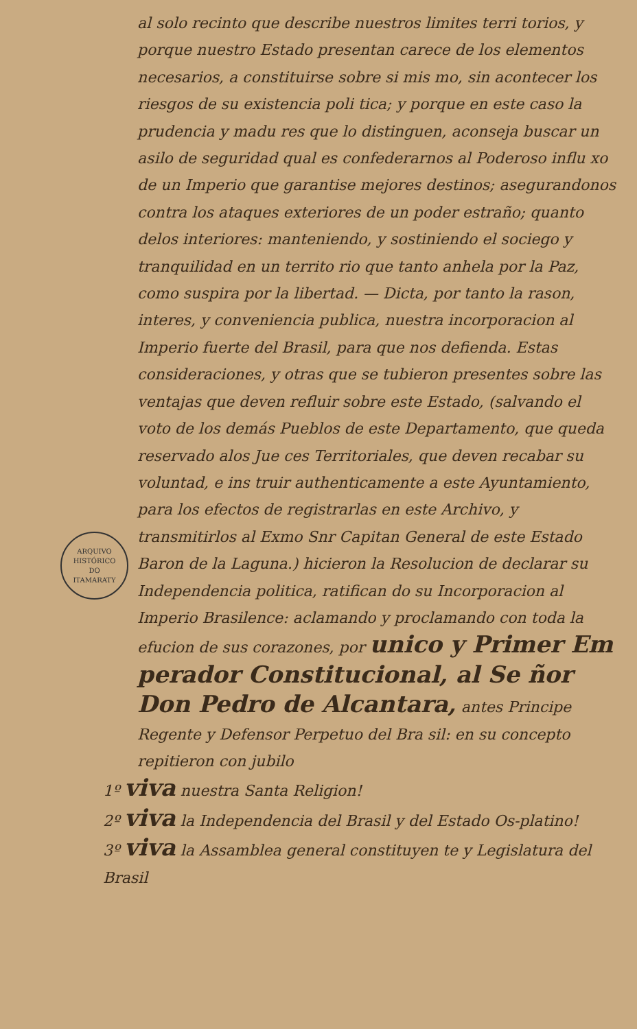al solo recinto que describe nuestros limites terri torios, y porque nuestro Estado presentan carece de los elementos necesarios, a constituirse sobre si mis mo, sin acontecer los riesgos de su existencia poli tica; y porque en este caso la prudencia y madu res que lo distinguen, aconseja buscar un asilo de seguridad qual es confederarnos al Poderoso influ xo de un Imperio que garantise mejores destinos; asegurandonos contra los ataques exteriores de un poder estraño; quanto delos interiores: manteniendo, y sostiniendo el sociego y tranquilidad en un territo rio que tanto anhela por la Paz, como suspira por la libertad. — Dicta, por tanto la rason, interes, y conveniencia publica, nuestra incorporacion al Imperio fuerte del Brasil, para que nos defienda. Estas consideraciones, y otras que se tubieron presentes sobre las ventajas que deven refluir sobre este Estado, (salvando el voto de los demás Pueblos de este Departamento, que queda reservado alos Jue ces Territoriales, que deven recabar su voluntad, e ins truir authenticamente a este Ayuntamiento, para los efectos de registrarlas en este Archivo, y transmitirlos al Exmo Snr Capitan General de este Estado Baron de la Laguna.) hicieron la Resolucion de declarar su Independencia politica, ratifican do su Incorporacion al Imperio Brasilence: aclamando y proclamando con toda la efucion de sus corazones, por unico y Primer Em perador Constitucional, al Se ñor Don Pedro de Alcantara, antes Principe Regente y Defensor Perpetuo del Bra sil: en su concepto repitieron con jubilo
1º viva nuestra Santa Religion!
2º viva la Independencia del Brasil y del Estado Os-platino!
3º viva la Assamblea general constituyen te y Legislatura del Brasil
ARQUIVO HISTÓRICO
DO
ITAMARATY